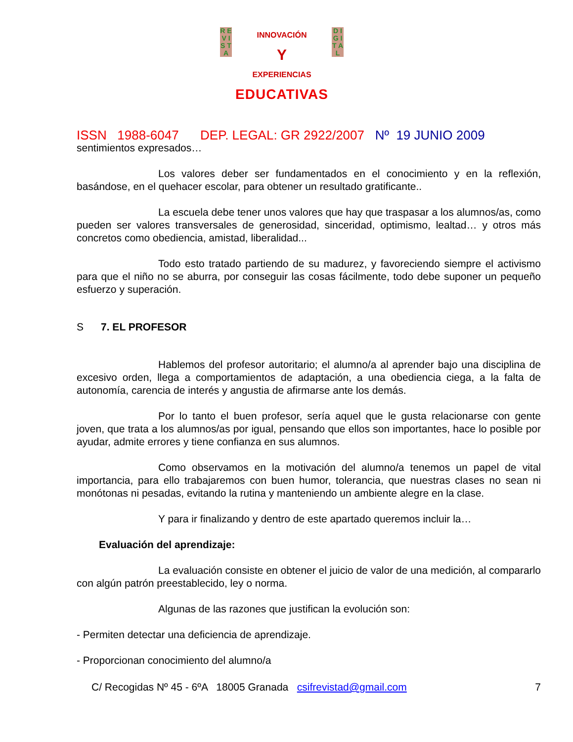R E V I S T A
D I G I T A L
INNOVACIÓN
Y
EXPERIENCIAS
EDUCATIVAS
ISSN 1988-6047 DEP. LEGAL: GR 2922/2007 Nº 19 JUNIO 2009
sentimientos expresados…
Los valores deber ser fundamentados en el conocimiento y en la reflexión, basándose, en el quehacer escolar, para obtener un resultado gratificante..
La escuela debe tener unos valores que hay que traspasar a los alumnos/as, como pueden ser valores transversales de generosidad, sinceridad, optimismo, lealtad… y otros más concretos como obediencia, amistad, liberalidad...
Todo esto tratado partiendo de su madurez, y favoreciendo siempre el activismo para que el niño no se aburra, por conseguir las cosas fácilmente, todo debe suponer un pequeño esfuerzo y superación.
S 7. EL PROFESOR
Hablemos del profesor autoritario; el alumno/a al aprender bajo una disciplina de excesivo orden, llega a comportamientos de adaptación, a una obediencia ciega, a la falta de autonomía, carencia de interés y angustia de afirmarse ante los demás.
Por lo tanto el buen profesor, sería aquel que le gusta relacionarse con gente joven, que trata a los alumnos/as por igual, pensando que ellos son importantes, hace lo posible por ayudar, admite errores y tiene confianza en sus alumnos.
Como observamos en la motivación del alumno/a tenemos un papel de vital importancia, para ello trabajaremos con buen humor, tolerancia, que nuestras clases no sean ni monótonas ni pesadas, evitando la rutina y manteniendo un ambiente alegre en la clase.
Y para ir finalizando y dentro de este apartado queremos incluir la…
Evaluación del aprendizaje:
La evaluación consiste en obtener el juicio de valor de una medición, al compararlo con algún patrón preestablecido, ley o norma.
Algunas de las razones que justifican la evolución son:
- Permiten detectar una deficiencia de aprendizaje.
- Proporcionan conocimiento del alumno/a
C/ Recogidas Nº 45 - 6ºA 18005 Granada csifrevistad@gmail.com 7